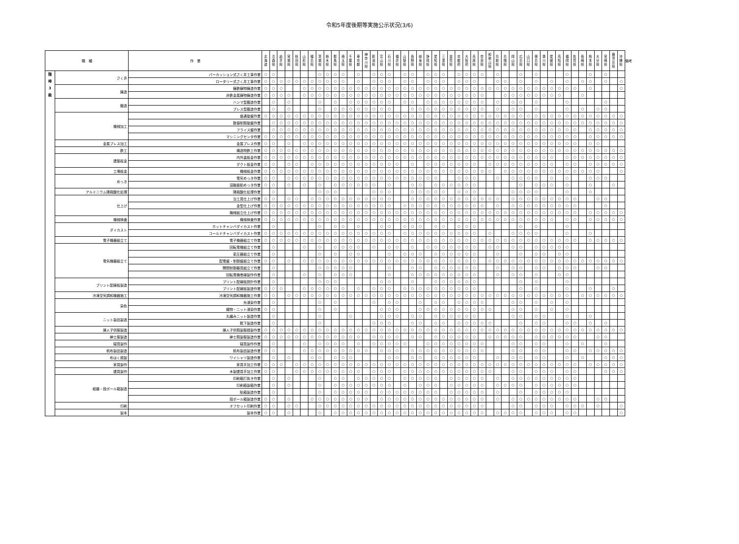令和5年度後期等実施公示状況(3/6)
| 職 種 | | 作 業 | 北 海 道 | 青 森 県 | 岩 手 県 | 宮 城 県 | 秋 田 県 | 山 形 県 | 福 島 県 | 茨 城 県 | 栃 木 県 | 群 馬 県 | 埼 玉 県 | 千 葉 県 | 東 京 都 | 神 奈 川 県 | 新 潟 県 | 富 山 県 | 石 川 県 | 福 井 県 | 山 梨 県 | 長 野 県 | 岐 阜 県 | 静 岡 県 | 愛 知 県 | 三 重 県 | 滋 賀 県 | 京 都 府 | 大 阪 府 | 兵 庫 県 | 奈 良 県 | 和 歌 山 県 | 鳥 取 県 | 島 根 県 | 岡 山 県 | 広 島 県 | 山 口 県 | 徳 島 県 | 香 川 県 | 愛 媛 県 | 高 知 県 | 福 岡 県 | 佐 賀 県 | 長 崎 県 | 熊 本 県 | 大 分 県 | 宮 崎 県 | 鹿 児 島 県 | 沖 縄 県 | 備考 |
| --- | --- | --- | --- | --- | --- | --- | --- | --- | --- | --- | --- | --- | --- | --- | --- | --- | --- | --- | --- | --- | --- | --- | --- | --- | --- | --- | --- | --- | --- | --- | --- | --- | --- | --- | --- | --- | --- | --- | --- | --- | --- | --- | --- | --- | --- | --- | --- | --- | --- | --- |
| 随 時 3 級 | さく井 | パーカッション式さく井工事作業 | ○ | ○ | | | | | | ○ | ○ | ○ | ○ | | ○ | | ○ | ○ | ○ | | ○ | ○ | | ○ | ○ | ○ | | ○ | ○ | ○ | ○ | | ○ | | | ○ | | ○ | | | | ○ | | | ○ | | ○ | | | |
| | | ロータリー式さく井工事作業 | ○ | ○ | ○ | ○ | ○ | ○ | ○ | ○ | ○ | ○ | ○ | | ○ | | ○ | ○ | ○ | | ○ | ○ | | ○ | ○ | ○ | | ○ | ○ | ○ | | | ○ | ○ | | ○ | | ○ | | ○ | | ○ | | ○ | ○ | | ○ | | ○ | |
| | 鋳造 | 鋳鉄鋳物鋳造作業 | ○ | ○ | ○ | | | ○ | ○ | ○ | ○ | ○ | ○ | ○ | ○ | ○ | ○ | ○ | ○ | ○ | ○ | ○ | ○ | ○ | ○ | ○ | ○ | ○ | ○ | ○ | ○ | ○ | ○ | ○ | ○ | ○ | ○ | ○ | ○ | ○ | ○ | ○ | ○ | | ○ | | | | ○ | |
| | | 非鉄金属鋳物鋳造作業 | ○ | ○ | ○ | ○ | | ○ | ○ | ○ | ○ | ○ | ○ | ○ | ○ | ○ | ○ | ○ | ○ | ○ | ○ | ○ | ○ | ○ | ○ | ○ | ○ | ○ | ○ | ○ | ○ | | | ○ | ○ | ○ | ○ | ○ | ○ | ○ | ○ | | | ○ | | | | | | |
| | 鍛造 | ハンマ型鍛造作業 | | ○ | | ○ | | | | ○ | | ○ | | ○ | ○ | ○ | ○ | ○ | ○ | | ○ | ○ | | ○ | ○ | ○ | ○ | ○ | ○ | ○ | ○ | | ○ | | ○ | ○ | | ○ | | | | ○ | | | | | ○ | | | |
| | | プレス型鍛造作業 | | ○ | | ○ | | | | ○ | | ○ | ○ | ○ | ○ | ○ | ○ | ○ | ○ | | | ○ | ○ | ○ | ○ | ○ | ○ | ○ | ○ | ○ | ○ | | ○ | | ○ | ○ | | ○ | | | | ○ | | ○ | | ○ | ○ | | | |
| | 機械加工 | 普通旋盤作業 | ○ | ○ | ○ | ○ | ○ | ○ | ○ | ○ | ○ | ○ | ○ | ○ | ○ | ○ | ○ | ○ | ○ | ○ | ○ | ○ | ○ | ○ | ○ | ○ | ○ | ○ | ○ | ○ | ○ | ○ | ○ | ○ | ○ | ○ | ○ | ○ | ○ | ○ | ○ | ○ | ○ | ○ | ○ | ○ | ○ | ○ | ○ | |
| | | 数値制御旋盤作業 | | ○ | ○ | ○ | ○ | ○ | ○ | ○ | ○ | ○ | ○ | ○ | ○ | ○ | ○ | ○ | ○ | ○ | ○ | ○ | ○ | ○ | ○ | ○ | ○ | ○ | ○ | ○ | ○ | ○ | ○ | ○ | ○ | ○ | ○ | ○ | ○ | ○ | ○ | ○ | ○ | ○ | ○ | ○ | ○ | ○ | ○ | |
| | | フライス盤作業 | | ○ | ○ | ○ | ○ | ○ | ○ | ○ | ○ | ○ | ○ | ○ | ○ | ○ | ○ | ○ | ○ | ○ | ○ | ○ | ○ | ○ | ○ | ○ | ○ | ○ | ○ | ○ | ○ | ○ | ○ | ○ | ○ | ○ | ○ | ○ | ○ | ○ | ○ | ○ | ○ | | ○ | ○ | ○ | ○ | ○ | |
| | | マシニングセンタ作業 | ○ | ○ | ○ | ○ | ○ | ○ | ○ | ○ | ○ | ○ | ○ | ○ | ○ | ○ | ○ | ○ | ○ | ○ | ○ | ○ | ○ | ○ | ○ | ○ | ○ | ○ | ○ | ○ | ○ | ○ | ○ | ○ | ○ | ○ | ○ | ○ | ○ | ○ | ○ | ○ | ○ | | ○ | ○ | ○ | ○ | ○ | |
| | 金属プレス加工 | 金属プレス作業 | ○ | ○ | | ○ | | ○ | ○ | ○ | ○ | ○ | ○ | ○ | ○ | ○ | ○ | ○ | ○ | ○ | ○ | ○ | ○ | ○ | ○ | ○ | ○ | ○ | ○ | ○ | ○ | ○ | ○ | ○ | ○ | ○ | ○ | ○ | ○ | ○ | ○ | ○ | ○ | | ○ | ○ | | | | |
| | 鉄工 | 構造物鉄工作業 | ○ | ○ | ○ | ○ | ○ | ○ | ○ | ○ | ○ | ○ | ○ | ○ | ○ | ○ | ○ | ○ | ○ | ○ | ○ | ○ | ○ | ○ | ○ | ○ | ○ | ○ | ○ | ○ | ○ | ○ | ○ | ○ | ○ | ○ | ○ | ○ | ○ | ○ | ○ | ○ | ○ | ○ | ○ | ○ | ○ | ○ | ○ | |
| | 建築板金 | 内外装板金作業 | ○ | ○ | ○ | ○ | ○ | ○ | ○ | ○ | ○ | ○ | ○ | ○ | ○ | ○ | ○ | ○ | ○ | ○ | ○ | ○ | ○ | ○ | ○ | ○ | ○ | ○ | ○ | ○ | ○ | ○ | ○ | ○ | ○ | ○ | ○ | ○ | ○ | ○ | | ○ | ○ | ○ | ○ | ○ | ○ | ○ | ○ | |
| | | ダクト板金作業 | ○ | ○ | | ○ | ○ | | ○ | ○ | ○ | ○ | ○ | ○ | ○ | ○ | ○ | ○ | ○ | ○ | | ○ | | ○ | ○ | ○ | ○ | ○ | ○ | ○ | | ○ | ○ | ○ | ○ | ○ | ○ | ○ | ○ | ○ | | ○ | ○ | | ○ | ○ | ○ | ○ | ○ | |
| | 工場板金 | 機械板金作業 | ○ | ○ | ○ | ○ | ○ | ○ | ○ | ○ | ○ | ○ | ○ | ○ | ○ | ○ | ○ | ○ | ○ | ○ | ○ | ○ | ○ | ○ | ○ | ○ | ○ | ○ | ○ | ○ | ○ | ○ | | ○ | ○ | ○ | ○ | ○ | ○ | ○ | ○ | ○ | ○ | ○ | ○ | ○ | | | ○ | |
| | めっき | 電気めっき作業 | ○ | ○ | | ○ | ○ | ○ | ○ | ○ | ○ | ○ | ○ | ○ | ○ | ○ | ○ | ○ | ○ | ○ | ○ | ○ | ○ | ○ | ○ | | | ○ | ○ | ○ | | | ○ | | ○ | ○ | ○ | ○ | | ○ | | ○ | | | ○ | ○ | ○ | | | |
| | | 溶融亜鉛めっき作業 | ○ | ○ | | ○ | | ○ | | ○ | | ○ | ○ | ○ | ○ | ○ | ○ | | ○ | | | ○ | ○ | | ○ | ○ | ○ | ○ | ○ | ○ | | | | | | ○ | | ○ | ○ | ○ | | ○ | | | ○ | | | ○ | | |
| | アルミニウム陽極酸化処理 | 陽極酸化処理作業 | | ○ | | | | | | ○ | ○ | ○ | | | | | ○ | ○ | ○ | | | ○ | ○ | ○ | ○ | ○ | | ○ | ○ | ○ | | | | | ○ | ○ | ○ | ○ | | | | ○ | | | ○ | | | | | |
| | 仕上げ | 治工具仕上げ作業 | ○ | ○ | | ○ | ○ | | ○ | ○ | ○ | ○ | ○ | ○ | ○ | ○ | ○ | ○ | ○ | | | ○ | ○ | ○ | ○ | ○ | ○ | ○ | ○ | ○ | ○ | ○ | ○ | | ○ | ○ | ○ | ○ | ○ | ○ | ○ | ○ | ○ | | | ○ | ○ | | | |
| | | 金型仕上げ作業 | ○ | ○ | ○ | ○ | ○ | ○ | ○ | ○ | ○ | ○ | ○ | ○ | ○ | ○ | ○ | ○ | ○ | | ○ | ○ | ○ | ○ | ○ | ○ | ○ | ○ | ○ | ○ | ○ | | ○ | | ○ | ○ | ○ | ○ | ○ | ○ | ○ | ○ | ○ | | | | ○ | | | |
| | | 機械組立仕上げ作業 | ○ | ○ | ○ | ○ | ○ | ○ | ○ | ○ | ○ | ○ | ○ | ○ | ○ | ○ | ○ | ○ | ○ | ○ | ○ | ○ | ○ | ○ | ○ | ○ | ○ | ○ | ○ | ○ | ○ | ○ | ○ | ○ | ○ | ○ | ○ | ○ | ○ | ○ | ○ | ○ | ○ | | ○ | ○ | ○ | ○ | ○ | |
| | 機械検査 | 機械検査作業 | ○ | ○ | ○ | ○ | ○ | ○ | ○ | ○ | ○ | ○ | ○ | ○ | ○ | ○ | ○ | ○ | ○ | ○ | ○ | ○ | ○ | ○ | ○ | ○ | ○ | ○ | ○ | ○ | ○ | ○ | ○ | ○ | ○ | ○ | ○ | ○ | ○ | ○ | | ○ | ○ | | ○ | ○ | ○ | ○ | ○ | |
| | ダイカスト | ホットチャンバダイカスト作業 | | ○ | | | | | | ○ | | ○ | ○ | | ○ | | | ○ | ○ | | ○ | ○ | ○ | | ○ | ○ | | ○ | ○ | ○ | | | | | | ○ | | ○ | | | | ○ | | | | | | | | |
| | | コールドチャンバダイカスト作業 | ○ | ○ | ○ | ○ | ○ | ○ | ○ | ○ | ○ | ○ | ○ | ○ | ○ | ○ | ○ | ○ | ○ | | ○ | ○ | ○ | ○ | ○ | ○ | ○ | ○ | ○ | ○ | | ○ | | | ○ | ○ | ○ | ○ | | | | ○ | | | ○ | | | | | |
| | 電子機器組立て | 電子機器組立て作業 | ○ | ○ | ○ | ○ | ○ | ○ | ○ | ○ | ○ | ○ | ○ | ○ | ○ | ○ | ○ | ○ | ○ | ○ | ○ | ○ | ○ | ○ | ○ | ○ | ○ | ○ | ○ | ○ | ○ | ○ | ○ | ○ | ○ | ○ | ○ | ○ | ○ | ○ | ○ | ○ | ○ | | ○ | ○ | ○ | ○ | ○ | |
| | 電気機器組立て | 回転電機組立て作業 | | ○ | | | | ○ | | ○ | | ○ | ○ | ○ | ○ | | ○ | | ○ | ○ | | ○ | | ○ | ○ | ○ | ○ | ○ | ○ | ○ | | ○ | ○ | | ○ | ○ | | ○ | ○ | ○ | ○ | ○ | | | | | | | | |
| | | 変圧器組立て作業 | | ○ | | | | | | ○ | | ○ | | ○ | ○ | | | | ○ | | ○ | ○ | ○ | | ○ | ○ | ○ | ○ | ○ | ○ | | | ○ | | | ○ | | ○ | ○ | | ○ | ○ | | | | | | | | |
| | | 配電盤・制御盤組立て作業 | ○ | ○ | | ○ | | ○ | ○ | ○ | ○ | ○ | ○ | ○ | ○ | ○ | ○ | ○ | ○ | ○ | ○ | ○ | ○ | ○ | ○ | ○ | ○ | ○ | ○ | ○ | | ○ | ○ | ○ | ○ | ○ | ○ | ○ | ○ | ○ | ○ | ○ | ○ | ○ | ○ | ○ | ○ | ○ | ○ | |
| | | 開閉制御器具組立て作業 | | ○ | | | | | | ○ | ○ | ○ | ○ | ○ | | | | | ○ | | | ○ | ○ | | ○ | ○ | ○ | ○ | ○ | ○ | | | ○ | | ○ | ○ | | ○ | ○ | | ○ | ○ | ○ | | | ○ | ○ | | | |
| | | 回転電機巻線製作作業 | | ○ | | | | ○ | | ○ | | ○ | ○ | ○ | | | | | ○ | | | ○ | ○ | ○ | ○ | ○ | ○ | ○ | ○ | ○ | | | ○ | | ○ | ○ | | ○ | | | ○ | ○ | | | | | | | | |
| | プリント配線板製造 | プリント配線板設計作業 | | ○ | | | | | | ○ | ○ | ○ | | | | | | ○ | ○ | | | ○ | | | ○ | ○ | ○ | ○ | ○ | ○ | | | | | | ○ | | ○ | | | | ○ | | | | | | | | |
| | | プリント配線板製造作業 | ○ | ○ | ○ | | | ○ | ○ | ○ | ○ | ○ | ○ | | ○ | | ○ | ○ | ○ | | ○ | ○ | ○ | ○ | ○ | ○ | ○ | ○ | ○ | ○ | | | | | | ○ | | ○ | | | | ○ | | | ○ | | | ○ | | |
| | 冷凍空気調和機器施工 | 冷凍空気調和機器施工作業 | ○ | ○ | | ○ | ○ | ○ | ○ | ○ | ○ | ○ | ○ | ○ | ○ | ○ | ○ | ○ | ○ | ○ | ○ | ○ | ○ | ○ | ○ | ○ | ○ | ○ | ○ | ○ | ○ | ○ | ○ | ○ | ○ | ○ | ○ | ○ | ○ | ○ | ○ | ○ | | ○ | ○ | ○ | ○ | ○ | ○ | |
| | 染色 | 糸浸染作業 | | ○ | | | | | | ○ | | ○ | | | | | ○ | | ○ | ○ | | | ○ | | ○ | ○ | | ○ | ○ | ○ | ○ | | | | ○ | ○ | | ○ | | ○ | | ○ | | | | | | | | |
| | | 織物・ニット浸染作業 | ○ | ○ | | | | | | ○ | | ○ | | | | | | ○ | ○ | ○ | | | ○ | ○ | ○ | ○ | ○ | ○ | ○ | ○ | ○ | ○ | | | ○ | ○ | | ○ | | ○ | | ○ | | | | | | | | |
| | ニット製品製造 | 丸編みニット製造作業 | | ○ | | | | | | ○ | | | | ○ | | | | ○ | ○ | ○ | | ○ | ○ | | ○ | ○ | ○ | ○ | ○ | ○ | | | | | ○ | ○ | | ○ | ○ | | | ○ | | | ○ | | | | | |
| | | 靴下製造作業 | | ○ | | | | | | ○ | | | | | | | ○ | ○ | ○ | | | ○ | ○ | | ○ | ○ | | ○ | ○ | ○ | ○ | ○ | | | | ○ | | ○ | ○ | | | ○ | ○ | | ○ | | ○ | | | |
| | 婦人子供服製造 | 婦人子供既製服縫製作業 | ○ | ○ | ○ | ○ | ○ | ○ | ○ | ○ | ○ | ○ | ○ | ○ | ○ | ○ | ○ | ○ | ○ | ○ | ○ | ○ | ○ | ○ | ○ | ○ | ○ | ○ | ○ | ○ | ○ | ○ | ○ | ○ | ○ | ○ | ○ | ○ | ○ | ○ | ○ | ○ | ○ | ○ | ○ | ○ | ○ | ○ | ○ | |
| | 紳士服製造 | 紳士既製服製造作業 | ○ | ○ | ○ | ○ | ○ | ○ | ○ | ○ | ○ | ○ | ○ | ○ | ○ | | ○ | ○ | ○ | ○ | | ○ | ○ | | ○ | ○ | ○ | ○ | ○ | ○ | | ○ | ○ | ○ | ○ | ○ | | ○ | ○ | ○ | ○ | ○ | ○ | | | ○ | ○ | | | |
| | 寝具製作 | 寝具製作作業 | | ○ | | | | ○ | | ○ | ○ | ○ | ○ | | ○ | | ○ | ○ | ○ | ○ | ○ | | | ○ | ○ | ○ | ○ | ○ | ○ | ○ | ○ | | | | ○ | ○ | | ○ | ○ | | | ○ | | ○ | | | ○ | | | |
| | 帆布製品製造 | 帆布製品製造作業 | ○ | ○ | | | | ○ | ○ | ○ | ○ | ○ | ○ | ○ | ○ | ○ | | ○ | ○ | ○ | | ○ | ○ | ○ | ○ | ○ | ○ | ○ | ○ | ○ | ○ | | | | ○ | ○ | | ○ | ○ | | | ○ | ○ | | ○ | ○ | ○ | ○ | ○ | |
| | 布はく縫製 | ワイシャツ製造作業 | | ○ | | ○ | | | ○ | ○ | | ○ | ○ | ○ | | | | | ○ | ○ | | ○ | ○ | | ○ | ○ | ○ | ○ | ○ | ○ | | | ○ | | ○ | ○ | | ○ | ○ | | | ○ | | ○ | | | ○ | ○ | ○ | |
| | 家具製作 | 家具手加工作業 | ○ | ○ | ○ | | ○ | ○ | ○ | ○ | ○ | ○ | ○ | ○ | ○ | ○ | ○ | ○ | ○ | ○ | ○ | ○ | ○ | ○ | ○ | ○ | ○ | ○ | ○ | ○ | ○ | ○ | ○ | ○ | ○ | ○ | ○ | ○ | ○ | ○ | ○ | ○ | ○ | | ○ | ○ | ○ | ○ | ○ | |
| | 建具製作 | 木製建具手加工作業 | ○ | ○ | | | ○ | ○ | ○ | ○ | ○ | ○ | ○ | ○ | ○ | | ○ | ○ | ○ | | ○ | ○ | ○ | ○ | ○ | ○ | ○ | ○ | ○ | ○ | ○ | ○ | | | ○ | ○ | | ○ | ○ | ○ | | ○ | ○ | | | | ○ | ○ | ○ | |
| | 紙器・段ボール箱製造 | 印刷箱打抜き作業 | | ○ | | ○ | | | | ○ | | ○ | ○ | | ○ | ○ | ○ | ○ | ○ | | ○ | ○ | ○ | ○ | ○ | | ○ | ○ | ○ | ○ | ○ | | ○ | | ○ | ○ | ○ | ○ | ○ | ○ | ○ | ○ | ○ | | | | | | | |
| | | 印刷箱製箱作業 | | ○ | | ○ | | | | ○ | | ○ | ○ | ○ | ○ | ○ | ○ | ○ | ○ | | ○ | | ○ | ○ | ○ | | ○ | ○ | ○ | ○ | ○ | | ○ | ○ | ○ | ○ | | ○ | ○ | ○ | ○ | ○ | ○ | | | | | | | |
| | | 貼箱製造作業 | | ○ | | | | | | ○ | | ○ | ○ | ○ | ○ | ○ | | ○ | ○ | ○ | ○ | ○ | ○ | ○ | ○ | | ○ | ○ | ○ | ○ | ○ | | ○ | | | ○ | | ○ | ○ | ○ | ○ | ○ | | | | | | | | |
| | | 段ボール箱製造作業 | ○ | ○ | | ○ | | | ○ | ○ | ○ | ○ | ○ | ○ | ○ | ○ | | ○ | ○ | ○ | ○ | ○ | ○ | ○ | ○ | ○ | ○ | ○ | ○ | ○ | ○ | | ○ | | ○ | ○ | ○ | ○ | ○ | ○ | ○ | ○ | ○ | | | ○ | ○ | | | |
| | 印刷 | オフセット印刷作業 | ○ | ○ | | ○ | ○ | | | ○ | ○ | ○ | ○ | ○ | ○ | ○ | ○ | ○ | ○ | ○ | ○ | ○ | ○ | ○ | ○ | ○ | ○ | ○ | ○ | ○ | ○ | | | | ○ | ○ | | ○ | ○ | ○ | | ○ | ○ | ○ | | ○ | | | ○ | |
| | 製本 | 製本作業 | ○ | ○ | | ○ | | | | ○ | | ○ | ○ | ○ | ○ | ○ | ○ | ○ | ○ | ○ | ○ | ○ | ○ | ○ | ○ | ○ | ○ | ○ | ○ | ○ | ○ | | ○ | ○ | ○ | ○ | | ○ | ○ | ○ | | ○ | ○ | | | | | | ○ | |